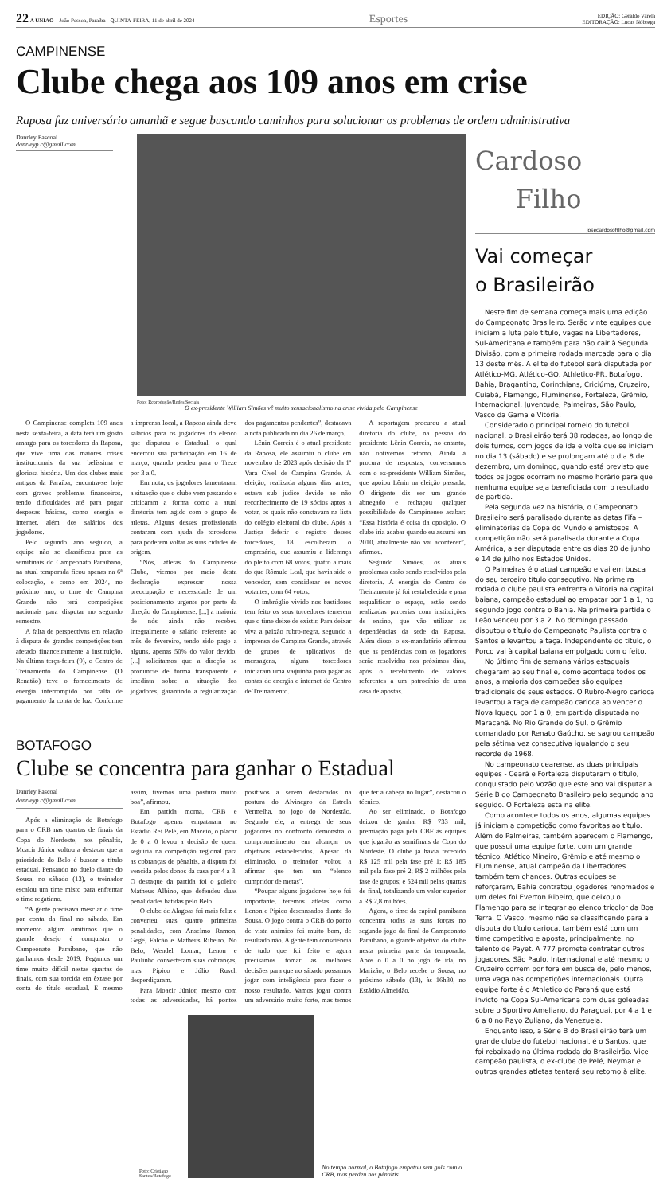22 A UNIÃO – João Pessoa, Paraíba - QUINTA-FEIRA, 11 de abril de 2024
Esportes
EDIÇÃO: Geraldo Varela
EDITORAÇÃO: Lucas Nóbrega
CAMPINENSE
Clube chega aos 109 anos em crise
Raposa faz aniversário amanhã e segue buscando caminhos para solucionar os problemas de ordem administrativa
Danrley Pascoal
danrleyp.c@gmail.com
Foto: Reprodução/Redes Sociais
O ex-presidente William Simões vê muito sensacionalismo na crise vivida pelo Campinense
O Campinense completa 109 anos nesta sexta-feira, a data terá um gosto amargo para os torcedores da Raposa, que vive uma das maiores crises institucionais da sua belíssima e gloriosa história. Um dos clubes mais antigos da Paraíba, encontra-se hoje com graves problemas financeiros, tendo dificuldades até para pagar despesas básicas, como energia e internet, além dos salários dos jogadores.
Pelo segundo ano seguido, a equipe não se classificou para as semifinais do Campeonato Paraibano, na atual temporada ficou apenas na 6ª colocação, e como em 2024, no próximo ano, o time de Campina Grande não terá competições nacionais para disputar no segundo semestre.
A falta de perspectivas em relação à disputa de grandes competições tem afetado financeiramente a instituição. Na última terça-feira (9), o Centro de Treinamento do Campinense (O Renatão) teve o fornecimento de energia interrompido por falta de pagamento da conta de luz. Conforme a imprensa local, a Raposa ainda deve salários para os jogadores do elenco que disputou o Estadual, o qual encerrou sua participação em 16 de março, quando perdeu para o Treze por 3 a 0.
Em nota, os jogadores lamentaram a situação que o clube vem passando e criticaram a forma como a atual diretoria tem agido com o grupo de atletas. Alguns desses profissionais contaram com ajuda de torcedores para poderem voltar às suas cidades de origem.
“Nós, atletas do Campinense Clube, viemos por meio desta declaração expressar nossa preocupação e necessidade de um posicionamento urgente por parte da direção do Campinense. [...] a maioria de nós ainda não recebeu integralmente o salário referente ao mês de fevereiro, tendo sido pago a alguns, apenas 50% do valor devido. [...] solicitamos que a direção se pronuncie de forma transparente e imediata sobre a situação dos jogadores, garantindo a regularização dos pagamentos pendentes”, destacava a nota publicada no dia 26 de março.
Lênin Correia é o atual presidente da Raposa, ele assumiu o clube em novembro de 2023 após decisão da 1ª Vara Cível de Campina Grande. A eleição, realizada alguns dias antes, estava sub judice devido ao não reconhecimento de 19 sócios aptos a votar, os quais não constavam na lista do colégio eleitoral do clube. Após a Justiça deferir o registro desses torcedores, 18 escolheram o empresário, que assumiu a liderança do pleito com 68 votos, quatro a mais do que Rômulo Leal, que havia sido o vencedor, sem considerar os novos votantes, com 64 votos.
O imbróglio vivido nos bastidores tem feito os seus torcedores temerem que o time deixe de existir. Para deixar viva a paixão rubro-negra, segundo a imprensa de Campina Grande, através de grupos de aplicativos de mensagens, alguns torcedores iniciaram uma vaquinha para pagar as contas de energia e internet do Centro de Treinamento.
A reportagem procurou a atual diretoria do clube, na pessoa do presidente Lênin Correia, no entanto, não obtivemos retorno. Ainda à procura de respostas, conversamos com o ex-presidente William Simões, que apoiou Lênin na eleição passada. O dirigente diz ser um grande abnegado e rechaçou qualquer possibilidade do Campinense acabar: “Essa história é coisa da oposição. O clube iria acabar quando eu assumi em 2010, atualmente não vai acontecer”, afirmou.
Segundo Simões, os atuais problemas estão sendo resolvidos pela diretoria. A energia do Centro de Treinamento já foi restabelecida e para requalificar o espaço, estão sendo realizadas parcerias com instituições de ensino, que vão utilizar as dependências da sede da Raposa. Além disso, o ex-mandatário afirmou que as pendências com os jogadores serão resolvidas nos próximos dias, após o recebimento de valores referentes a um patrocínio de uma casa de apostas.
BOTAFOGO
Clube se concentra para ganhar o Estadual
Danrley Pascoal
danrleyp.c@gmail.com
Após a eliminação do Botafogo para o CRB nas quartas de finais da Copa do Nordeste, nos pênaltis, Moacir Júnior voltou a destacar que a prioridade do Belo é buscar o título estadual. Pensando no duelo diante do Sousa, no sábado (13), o treinador escalou um time misto para enfrentar o time regatiano.
“A gente precisava mesclar o time por conta da final no sábado. Em momento algum omitimos que o grande desejo é conquistar o Campeonato Paraibano, que não ganhamos desde 2019. Pegamos um time muito difícil nestas quartas de finais, com sua torcida em êxtase por conta do título estadual. E mesmo assim, tivemos uma postura muito boa”, afirmou.
Em partida morna, CRB e Botafogo apenas empataram no Estádio Rei Pelé, em Maceió, o placar de 0 a 0 levou a decisão de quem seguiria na competição regional para as cobranças de pênaltis, a disputa foi vencida pelos donos da casa por 4 a 3. O destaque da partida foi o goleiro Matheus Albino, que defendeu duas penalidades batidas pelo Belo.
O clube de Alagoas foi mais feliz e converteu suas quatro primeiras penalidades, com Anselmo Ramon, Gegê, Falcão e Matheus Ribeiro. No Belo, Wendel Lomar, Lenon e Paulinho converteram suas cobranças, mas Pipico e Júlio Rusch desperdiçaram.
Para Moacir Júnior, mesmo com todas as adversidades, há pontos positivos a serem destacados na postura do Alvinegro da Estrela Vermelha, no jogo do Nordestão. Segundo ele, a entrega de seus jogadores no confronto demonstra o comprometimento em alcançar os objetivos estabelecidos. Apesar da eliminação, o treinador voltou a afirmar que tem um “elenco cumpridor de metas”.
“Poupar alguns jogadores hoje foi importante, teremos atletas como Lenon e Pipico descansados diante do Sousa. O jogo contra o CRB do ponto de vista anímico foi muito bom, de resultado não. A gente tem consciência de tudo que foi feito e agora precisamos tomar as melhores decisões para que no sábado possamos jogar com inteligência para fazer o nosso resultado. Vamos jogar contra um adversário muito forte, mas temos que ter a cabeça no lugar”, destacou o técnico.
Ao ser eliminado, o Botafogo deixou de ganhar R$ 733 mil, premiação paga pela CBF às equipes que jogarão as semifinais da Copa do Nordeste. O clube já havia recebido R$ 125 mil pela fase pré 1; R$ 185 mil pela fase pré 2; R$ 2 milhões pela fase de grupos; e 524 mil pelas quartas de final, totalizando um valor superior a R$ 2,8 milhões.
Agora, o time da capital paraibana concentra todas as suas forças no segundo jogo da final do Campeonato Paraibano, o grande objetivo do clube nesta primeira parte da temporada. Após o 0 a 0 no jogo de ida, no Marizão, o Belo recebe o Sousa, no próximo sábado (13), às 16h30, no Estádio Almeidão.
Foto: Cristiano Santos/Botafogo
No tempo normal, o Botafogo empatou sem gols com o CRB, mas perdeu nos pênaltis
Cardoso
Filho
josecardosofilho@gmail.com
Vai começar
o Brasileirão
Neste fim de semana começa mais uma edição do Campeonato Brasileiro. Serão vinte equipes que iniciam a luta pelo título, vagas na Libertadores, Sul-Americana e também para não cair à Segunda Divisão, com a primeira rodada marcada para o dia 13 deste mês. A elite do futebol será disputada por Atlético-MG, Atlético-GO, Athletico-PR, Botafogo, Bahia, Bragantino, Corinthians, Criciúma, Cruzeiro, Cuiabá, Flamengo, Fluminense, Fortaleza, Grêmio, Internacional, Juventude, Palmeiras, São Paulo, Vasco da Gama e Vitória.
Considerado o principal torneio do futebol nacional, o Brasileirão terá 38 rodadas, ao longo de dois turnos, com jogos de ida e volta que se iniciam no dia 13 (sábado) e se prolongam até o dia 8 de dezembro, um domingo, quando está previsto que todos os jogos ocorram no mesmo horário para que nenhuma equipe seja beneficiada com o resultado de partida.
Pela segunda vez na história, o Campeonato Brasileiro será paralisado durante as datas Fifa – eliminatórias da Copa do Mundo e amistosos. A competição não será paralisada durante a Copa América, a ser disputada entre os dias 20 de junho e 14 de julho nos Estados Unidos.
O Palmeiras é o atual campeão e vai em busca do seu terceiro título consecutivo. Na primeira rodada o clube paulista enfrenta o Vitória na capital baiana, campeão estadual ao empatar por 1 a 1, no segundo jogo contra o Bahia. Na primeira partida o Leão venceu por 3 a 2. No domingo passado disputou o título do Campeonato Paulista contra o Santos e levantou a taça. Independente do título, o Porco vai à capital baiana empolgado com o feito.
No último fim de semana vários estaduais chegaram ao seu final e, como acontece todos os anos, a maioria dos campeões são equipes tradicionais de seus estados. O Rubro-Negro carioca levantou a taça de campeão carioca ao vencer o Nova Iguaçu por 1 a 0, em partida disputada no Maracanã. No Rio Grande do Sul, o Grêmio comandado por Renato Gaúcho, se sagrou campeão pela sétima vez consecutiva igualando o seu recorde de 1968.
No campeonato cearense, as duas principais equipes - Ceará e Fortaleza disputaram o título, conquistado pelo Vozão que este ano vai disputar a Série B do Campeonato Brasileiro pelo segundo ano seguido. O Fortaleza está na elite.
Como acontece todos os anos, algumas equipes já iniciam a competição como favoritas ao título. Além do Palmeiras, também aparecem o Flamengo, que possui uma equipe forte, com um grande técnico. Atlético Mineiro, Grêmio e até mesmo o Fluminense, atual campeão da Libertadores também tem chances. Outras equipes se reforçaram, Bahia contratou jogadores renomados e um deles foi Everton Ribeiro, que deixou o Flamengo para se integrar ao elenco tricolor da Boa Terra. O Vasco, mesmo não se classificando para a disputa do título carioca, também está com um time competitivo e aposta, principalmente, no talento de Payet. A 777 promete contratar outros jogadores. São Paulo, Internacional e até mesmo o Cruzeiro correm por fora em busca de, pelo menos, uma vaga nas competições internacionais. Outra equipe forte é o Athletico do Paraná que está invicto na Copa Sul-Americana com duas goleadas sobre o Sportivo Ameliano, do Paraguai, por 4 a 1 e 6 a 0 no Rayo Zuliano, da Venezuela.
Enquanto isso, a Série B do Brasileirão terá um grande clube do futebol nacional, é o Santos, que foi rebaixado na última rodada do Brasileirão. Vice-campeão paulista, o ex-clube de Pelé, Neymar e outros grandes atletas tentará seu retorno à elite.